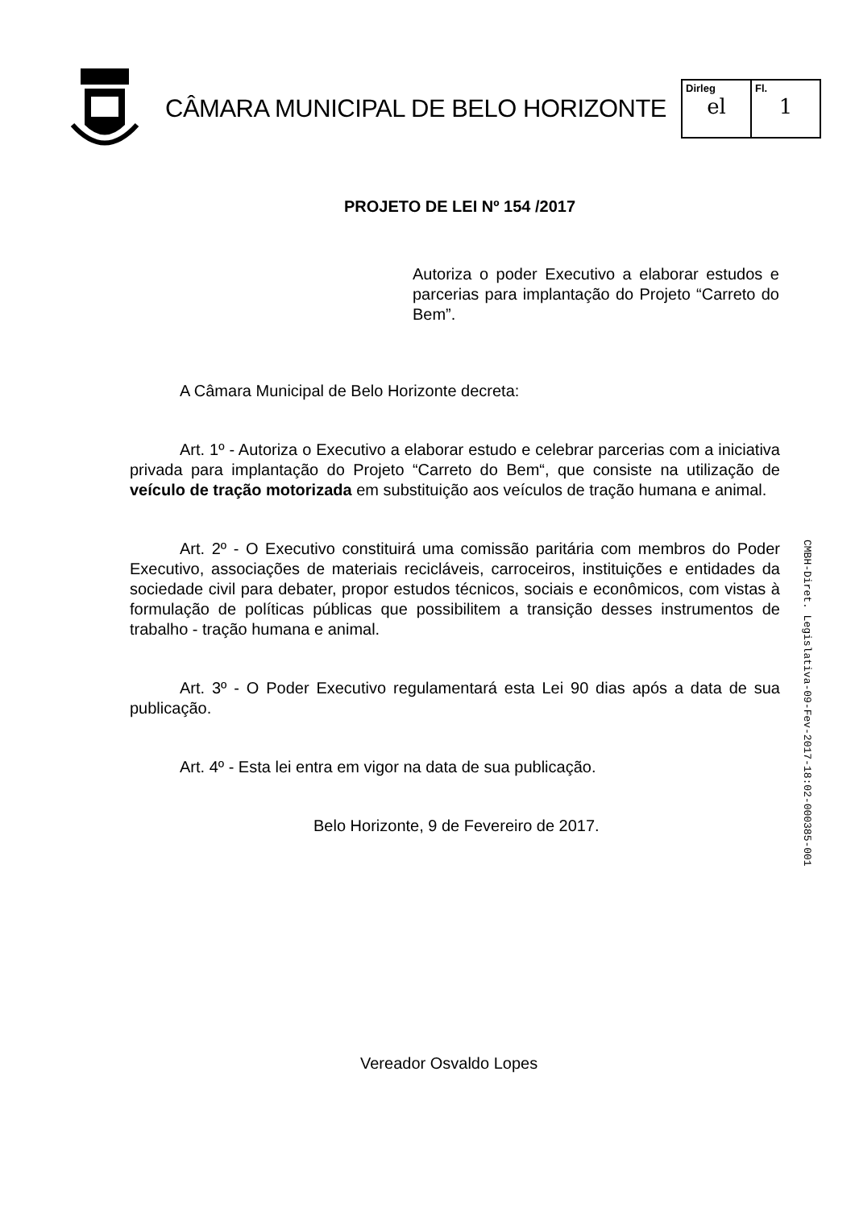CÂMARA MUNICIPAL DE BELO HORIZONTE
| Dirleg el | Fl. 1 |
PROJETO DE LEI Nº 154 /2017
Autoriza o poder Executivo a elaborar estudos e parcerias para implantação do Projeto “Carreto do Bem”.
A Câmara Municipal de Belo Horizonte decreta:
Art. 1º - Autoriza o Executivo a elaborar estudo e celebrar parcerias com a iniciativa privada para implantação do Projeto “Carreto do Bem“, que consiste na utilização de veículo de tração motorizada em substituição aos veículos de tração humana e animal.
Art. 2º - O Executivo constituirá uma comissão paritária com membros do Poder Executivo, associações de materiais recicláveis, carroceiros, instituições e entidades da sociedade civil para debater, propor estudos técnicos, sociais e econômicos, com vistas à formulação de políticas públicas que possibilitem a transição desses instrumentos de trabalho - tração humana e animal.
Art. 3º - O Poder Executivo regulamentará esta Lei 90 dias após a data de sua publicação.
Art. 4º - Esta lei entra em vigor na data de sua publicação.
Belo Horizonte, 9 de Fevereiro de 2017.
Vereador Osvaldo Lopes
CMBH-Diret. Legislativa-09-Fev-2017-18:02-000385-001